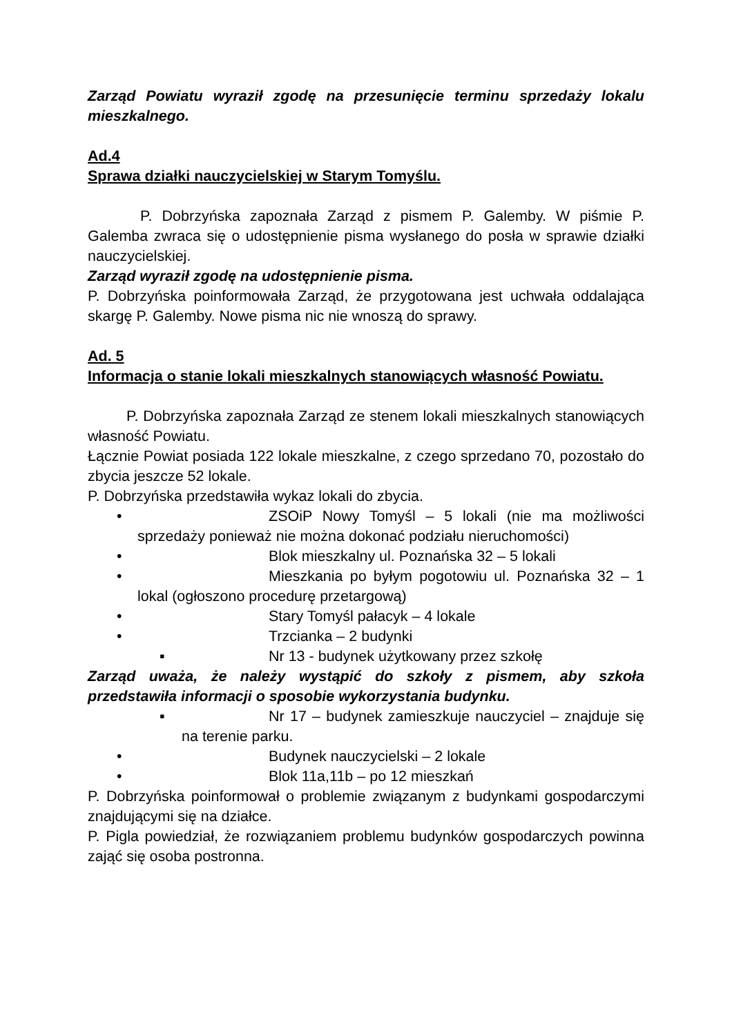Zarząd Powiatu wyraził zgodę na przesunięcie terminu sprzedaży lokalu mieszkalnego.
Ad.4
Sprawa działki nauczycielskiej w Starym Tomyślu.
P. Dobrzyńska zapoznała Zarząd z pismem P. Galemby. W piśmie P. Galemba zwraca się o udostępnienie pisma wysłanego do posła w sprawie działki nauczycielskiej.
Zarząd wyraził zgodę na udostępnienie pisma.
P. Dobrzyńska poinformowała Zarząd, że przygotowana jest uchwała oddalająca skargę P. Galemby. Nowe pisma nic nie wnoszą do sprawy.
Ad. 5
Informacja o stanie lokali mieszkalnych stanowiących własność Powiatu.
P. Dobrzyńska zapoznała Zarząd ze stenem lokali mieszkalnych stanowiących własność Powiatu.
Łącznie Powiat posiada 122 lokale mieszkalne, z czego sprzedano 70, pozostało do zbycia jeszcze 52 lokale.
P. Dobrzyńska przedstawiła wykaz lokali do zbycia.
• ZSOiP Nowy Tomyśl – 5 lokali (nie ma możliwości sprzedaży ponieważ nie można dokonać podziału nieruchomości)
• Blok mieszkalny ul. Poznańska 32 – 5 lokali
• Mieszkania po byłym pogotowiu ul. Poznańska 32 – 1 lokal (ogłoszono procedurę przetargową)
• Stary Tomyśl pałacyk – 4 lokale
• Trzcianka – 2 budynki
▪ Nr 13 - budynek użytkowany przez szkołę
Zarząd uważa, że należy wystąpić do szkoły z pismem, aby szkoła przedstawiła informacji o sposobie wykorzystania budynku.
▪ Nr 17 – budynek zamieszkuje nauczyciel – znajduje się na terenie parku.
• Budynek nauczycielski – 2 lokale
• Blok 11a,11b – po 12 mieszkań
P. Dobrzyńska poinformował o problemie związanym z budynkami gospodarczymi znajdującymi się na działce.
P. Pigla powiedział, że rozwiązaniem problemu budynków gospodarczych powinna zająć się osoba postronna.